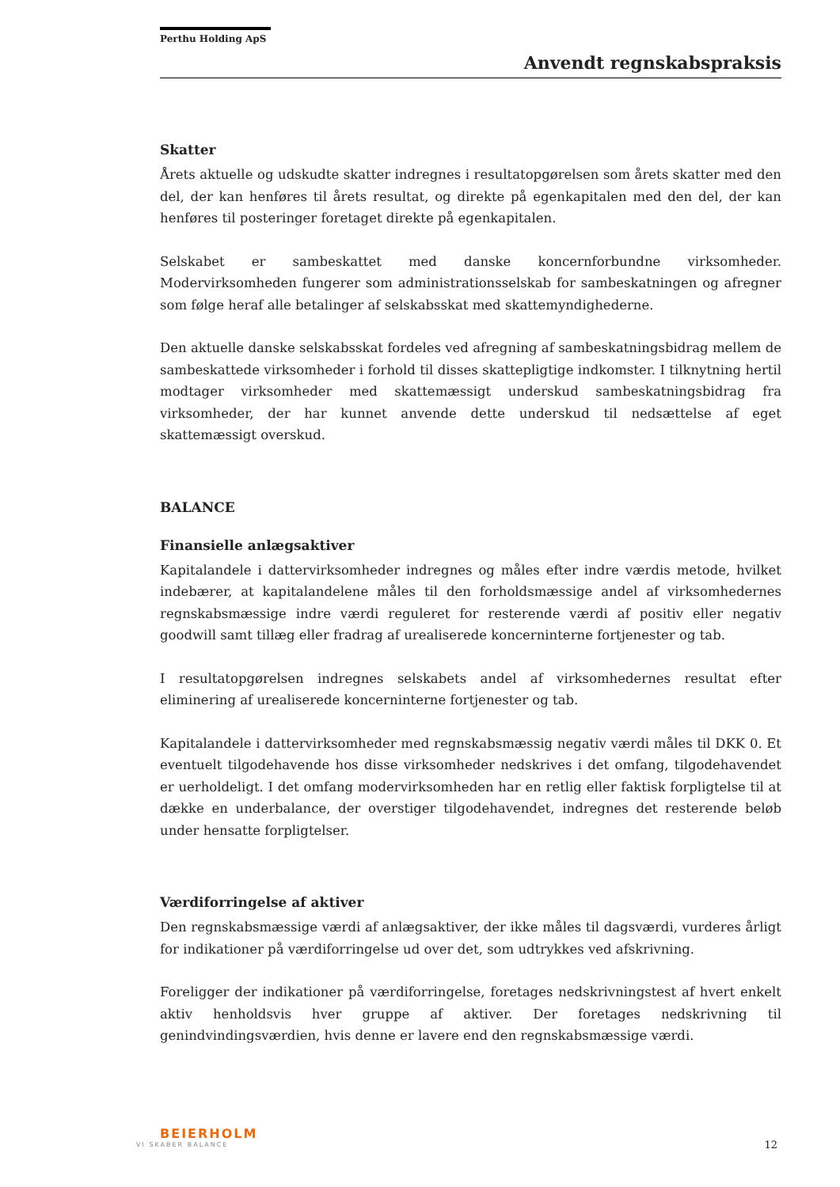Perthu Holding ApS
Anvendt regnskabspraksis
Skatter
Årets aktuelle og udskudte skatter indregnes i resultatopgørelsen som årets skatter med den del, der kan henføres til årets resultat, og direkte på egenkapitalen med den del, der kan henføres til posteringer foretaget direkte på egenkapitalen.
Selskabet er sambeskattet med danske koncernforbundne virksomheder. Modervirksomheden fungerer som administrationsselskab for sambeskatningen og afregner som følge heraf alle betalinger af selskabsskat med skattemyndighederne.
Den aktuelle danske selskabsskat fordeles ved afregning af sambeskatningsbidrag mellem de sambeskattede virksomheder i forhold til disses skattepligtige indkomster. I tilknytning hertil modtager virksomheder med skattemæssigt underskud sambeskatningsbidrag fra virksomheder, der har kunnet anvende dette underskud til nedsættelse af eget skattemæssigt overskud.
BALANCE
Finansielle anlægsaktiver
Kapitalandele i dattervirksomheder indregnes og måles efter indre værdis metode, hvilket indebærer, at kapitalandelene måles til den forholdsmæssige andel af virksomhedernes regnskabsmæssige indre værdi reguleret for resterende værdi af positiv eller negativ goodwill samt tillæg eller fradrag af urealiserede koncerninterne fortjenester og tab.
I resultatopgørelsen indregnes selskabets andel af virksomhedernes resultat efter eliminering af urealiserede koncerninterne fortjenester og tab.
Kapitalandele i dattervirksomheder med regnskabsmæssig negativ værdi måles til DKK 0. Et eventuelt tilgodehavende hos disse virksomheder nedskrives i det omfang, tilgodehavendet er uerholdeligt. I det omfang modervirksomheden har en retlig eller faktisk forpligtelse til at dække en underbalance, der overstiger tilgodehavendet, indregnes det resterende beløb under hensatte forpligtelser.
Værdiforringelse af aktiver
Den regnskabsmæssige værdi af anlægsaktiver, der ikke måles til dagsværdi, vurderes årligt for indikationer på værdiforringelse ud over det, som udtrykkes ved afskrivning.
Foreligger der indikationer på værdiforringelse, foretages nedskrivningstest af hvert enkelt aktiv henholdsvis hver gruppe af aktiver. Der foretages nedskrivning til genindvindingsværdien, hvis denne er lavere end den regnskabsmæssige værdi.
BEIERHOLM
VI SKABER BALANCE
12